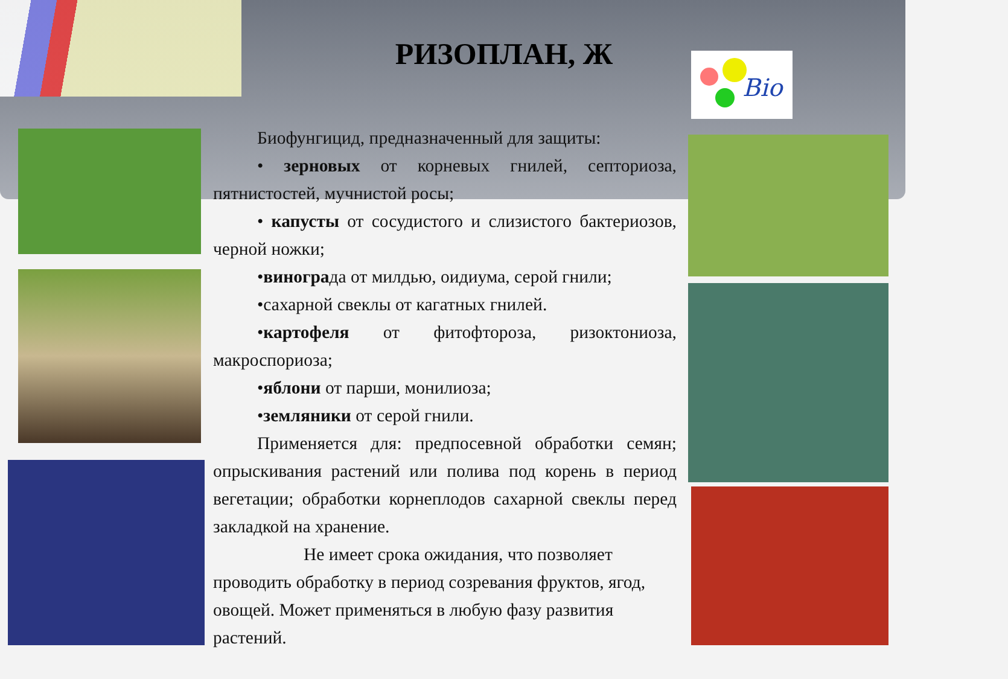РИЗОПЛАН, Ж
Bio
Биофунгицид, предназначенный для защиты:
• зерновых от корневых гнилей, септориоза, пятнистостей, мучнистой росы;
• капусты от сосудистого и слизистого бактериозов, черной ножки;
•винограда от милдью, оидиума, серой гнили;
•сахарной свеклы от кагатных гнилей.
•картофеля от фитофтороза, ризоктониоза, макроспориоза;
•яблони от парши, монилиоза;
•земляники от серой гнили.
Применяется для: предпосевной обработки семян; опрыскивания растений или полива под корень в период вегетации; обработки корнеплодов сахарной свеклы перед закладкой на хранение.
Не имеет срока ожидания, что позволяет проводить обработку в период созревания фруктов, ягод, овощей. Может применяться в любую фазу развития растений.